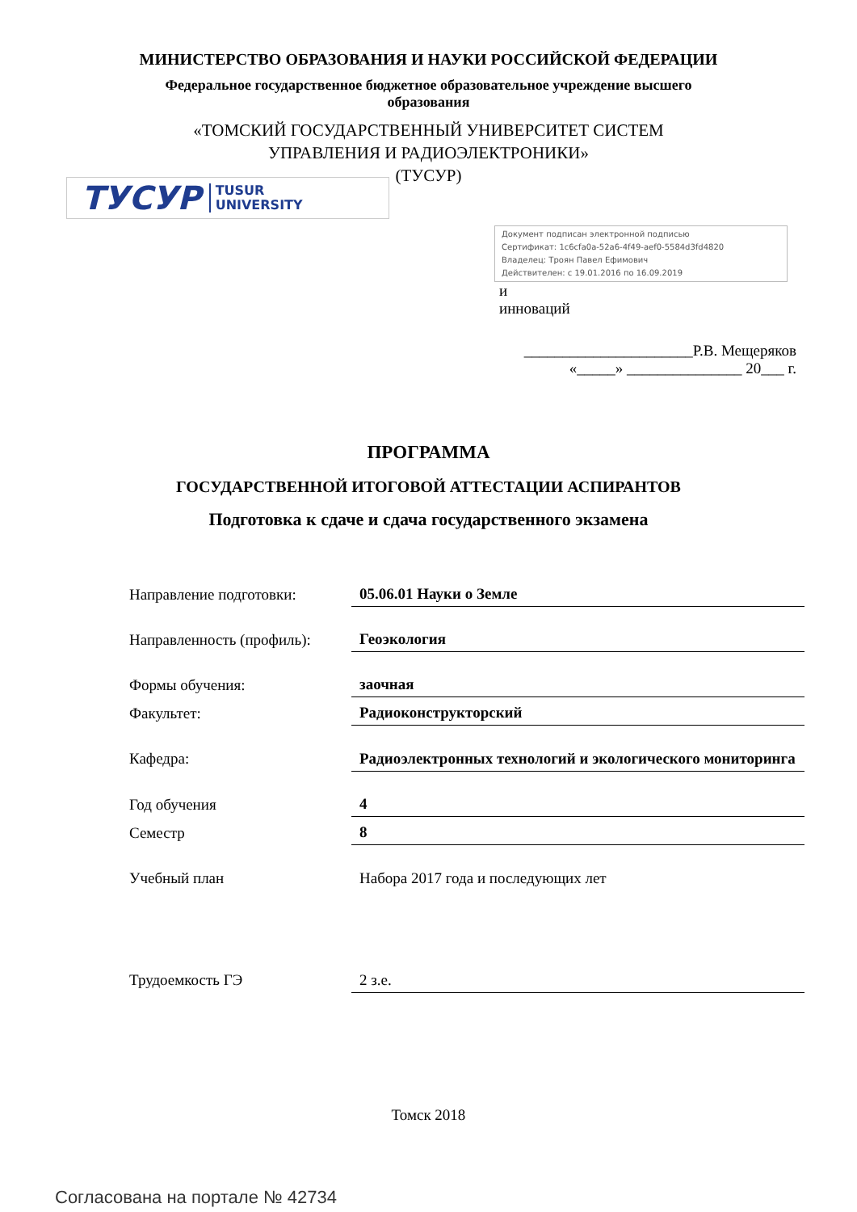МИНИСТЕРСТВО ОБРАЗОВАНИЯ И НАУКИ РОССИЙСКОЙ ФЕДЕРАЦИИ
Федеральное государственное бюджетное образовательное учреждение высшего образования
«ТОМСКИЙ ГОСУДАРСТВЕННЫЙ УНИВЕРСИТЕТ СИСТЕМ
УПРАВЛЕНИЯ И РАДИОЭЛЕКТРОНИКИ»
(ТУСУР)
ТУСУР TUSUR
UNIVERSITY
Документ подписан электронной подписью
Сертификат: 1c6cfa0a-52a6-4f49-aef0-5584d3fd4820
Владелец: Троян Павел Ефимович
Действителен: с 19.01.2016 по 16.09.2019
и
инноваций
______________________Р.В. Мещеряков
«_____» _______________ 20___ г.
ПРОГРАММА
ГОСУДАРСТВЕННОЙ ИТОГОВОЙ АТТЕСТАЦИИ АСПИРАНТОВ
Подготовка к сдаче и сдача государственного экзамена
| Направление подготовки: | 05.06.01 Науки о Земле |
| Направленность (профиль): | Геоэкология |
| Формы обучения: | заочная |
| Факультет: | Радиоконструкторский |
| Кафедра: | Радиоэлектронных технологий и экологического мониторинга |
| Год обучения | 4 |
| Семестр | 8 |
| Учебный план | Набора 2017 года и последующих лет |
| Трудоемкость ГЭ | 2 з.е. |
Томск 2018
Согласована на портале № 42734